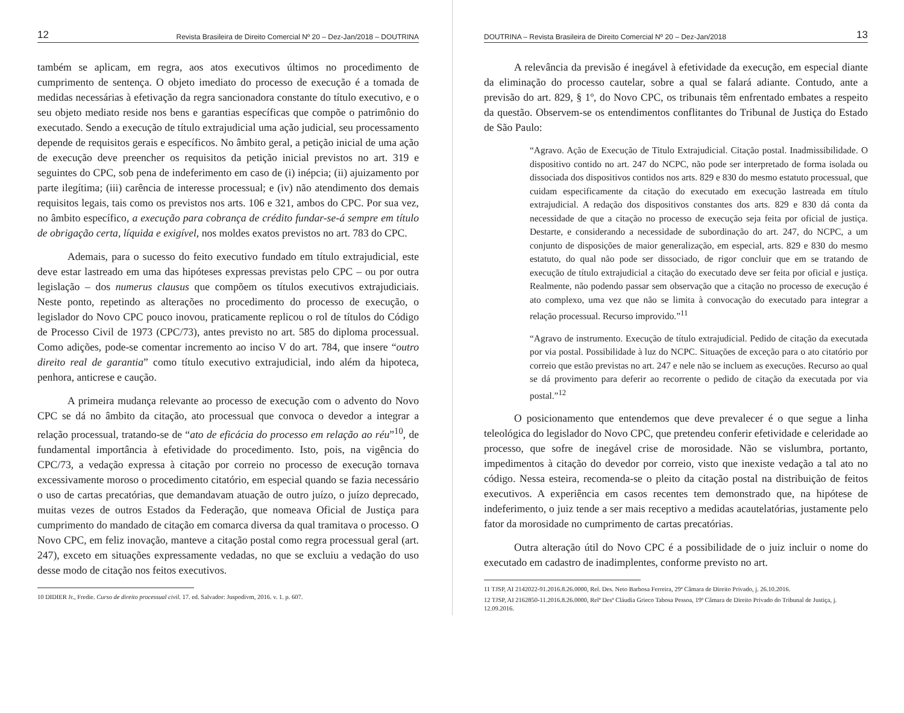12 Revista Brasileira de Direito Comercial Nº 20 – Dez-Jan/2018 – DOUTRINA
também se aplicam, em regra, aos atos executivos últimos no procedimento de cumprimento de sentença. O objeto imediato do processo de execução é a tomada de medidas necessárias à efetivação da regra sancionadora constante do título executivo, e o seu objeto mediato reside nos bens e garantias específicas que compõe o patrimônio do executado. Sendo a execução de título extrajudicial uma ação judicial, seu processamento depende de requisitos gerais e específicos. No âmbito geral, a petição inicial de uma ação de execução deve preencher os requisitos da petição inicial previstos no art. 319 e seguintes do CPC, sob pena de indeferimento em caso de (i) inépcia; (ii) ajuizamento por parte ilegítima; (iii) carência de interesse processual; e (iv) não atendimento dos demais requisitos legais, tais como os previstos nos arts. 106 e 321, ambos do CPC. Por sua vez, no âmbito específico, a execução para cobrança de crédito fundar-se-á sempre em título de obrigação certa, líquida e exigível, nos moldes exatos previstos no art. 783 do CPC.
Ademais, para o sucesso do feito executivo fundado em título extrajudicial, este deve estar lastreado em uma das hipóteses expressas previstas pelo CPC – ou por outra legislação – dos numerus clausus que compõem os títulos executivos extrajudiciais. Neste ponto, repetindo as alterações no procedimento do processo de execução, o legislador do Novo CPC pouco inovou, praticamente replicou o rol de títulos do Código de Processo Civil de 1973 (CPC/73), antes previsto no art. 585 do diploma processual. Como adições, pode-se comentar incremento ao inciso V do art. 784, que insere “outro direito real de garantia” como título executivo extrajudicial, indo além da hipoteca, penhora, anticrese e caução.
A primeira mudança relevante ao processo de execução com o advento do Novo CPC se dá no âmbito da citação, ato processual que convoca o devedor a integrar a relação processual, tratando-se de “ato de eficácia do processo em relação ao réu”<sup>10</sup>, de fundamental importância à efetividade do procedimento. Isto, pois, na vigência do CPC/73, a vedação expressa à citação por correio no processo de execução tornava excessivamente moroso o procedimento citatório, em especial quando se fazia necessário o uso de cartas precatórias, que demandavam atuação de outro juízo, o juízo deprecado, muitas vezes de outros Estados da Federação, que nomeava Oficial de Justiça para cumprimento do mandado de citação em comarca diversa da qual tramitava o processo. O Novo CPC, em feliz inovação, manteve a citação postal como regra processual geral (art. 247), exceto em situações expressamente vedadas, no que se excluiu a vedação do uso desse modo de citação nos feitos executivos.
10 DIDIER Jr., Fredie. Curso de direito processual civil. 17. ed. Salvador: Juspodivm, 2016. v. 1. p. 607.
DOUTRINA – Revista Brasileira de Direito Comercial Nº 20 – Dez-Jan/2018 13
A relevância da previsão é inegável à efetividade da execução, em especial diante da eliminação do processo cautelar, sobre a qual se falará adiante. Contudo, ante a previsão do art. 829, § 1º, do Novo CPC, os tribunais têm enfrentado embates a respeito da questão. Observem-se os entendimentos conflitantes do Tribunal de Justiça do Estado de São Paulo:
“Agravo. Ação de Execução de Titulo Extrajudicial. Citação postal. Inadmissibilidade. O dispositivo contido no art. 247 do NCPC, não pode ser interpretado de forma isolada ou dissociada dos dispositivos contidos nos arts. 829 e 830 do mesmo estatuto processual, que cuidam especificamente da citação do executado em execução lastreada em título extrajudicial. A redação dos dispositivos constantes dos arts. 829 e 830 dá conta da necessidade de que a citação no processo de execução seja feita por oficial de justiça. Destarte, e considerando a necessidade de subordinação do art. 247, do NCPC, a um conjunto de disposições de maior generalização, em especial, arts. 829 e 830 do mesmo estatuto, do qual não pode ser dissociado, de rigor concluir que em se tratando de execução de título extrajudicial a citação do executado deve ser feita por oficial e justiça. Realmente, não podendo passar sem observação que a citação no processo de execução é ato complexo, uma vez que não se limita à convocação do executado para integrar a relação processual. Recurso improvido.”<sup>11</sup>
“Agravo de instrumento. Execução de título extrajudicial. Pedido de citação da executada por via postal. Possibilidade à luz do NCPC. Situações de exceção para o ato citatório por correio que estão previstas no art. 247 e nele não se incluem as execuções. Recurso ao qual se dá provimento para deferir ao recorrente o pedido de citação da executada por via postal.”<sup>12</sup>
O posicionamento que entendemos que deve prevalecer é o que segue a linha teleológica do legislador do Novo CPC, que pretendeu conferir efetividade e celeridade ao processo, que sofre de inegável crise de morosidade. Não se vislumbra, portanto, impedimentos à citação do devedor por correio, visto que inexiste vedação a tal ato no código. Nessa esteira, recomenda-se o pleito da citação postal na distribuição de feitos executivos. A experiência em casos recentes tem demonstrado que, na hipótese de indeferimento, o juiz tende a ser mais receptivo a medidas acautelatórias, justamente pelo fator da morosidade no cumprimento de cartas precatórias.
Outra alteração útil do Novo CPC é a possibilidade de o juiz incluir o nome do executado em cadastro de inadimplentes, conforme previsto no art.
11 TJSP, AI 2142022-91.2016.8.26.0000, Rel. Des. Neto Barbosa Ferreira, 29ª Câmara de Direito Privado, j. 26.10.2016.
12 TJSP, AI 2162850-11.2016.8.26.0000, Relª Desª Cláudia Grieco Tabosa Pessoa, 19ª Câmara de Direito Privado do Tribunal de Justiça, j. 12.09.2016.